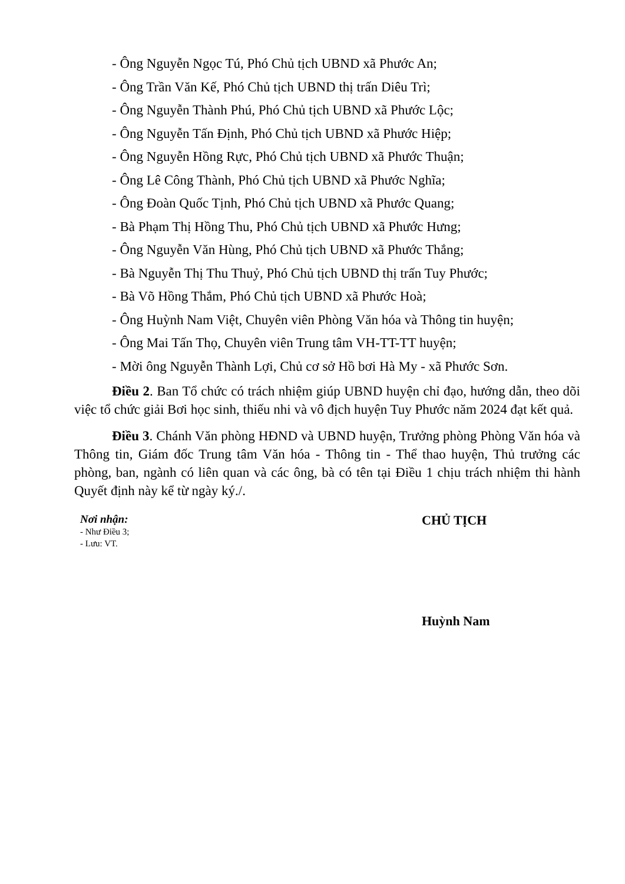- Ông Nguyễn Ngọc Tú, Phó Chủ tịch UBND xã Phước An;
- Ông Trần Văn Kế, Phó Chủ tịch UBND thị trấn Diêu Trì;
- Ông Nguyễn Thành Phú, Phó Chủ tịch UBND xã Phước Lộc;
- Ông Nguyễn Tấn Định, Phó Chủ tịch UBND xã Phước Hiệp;
- Ông Nguyễn Hồng Rực, Phó Chủ tịch UBND xã Phước Thuận;
- Ông Lê Công Thành, Phó Chủ tịch UBND xã Phước Nghĩa;
- Ông Đoàn Quốc Tịnh, Phó Chủ tịch UBND xã Phước Quang;
- Bà Phạm Thị Hồng Thu, Phó Chủ tịch UBND xã Phước Hưng;
- Ông Nguyễn Văn Hùng, Phó Chủ tịch UBND xã Phước Thắng;
- Bà Nguyễn Thị Thu Thuỷ, Phó Chủ tịch UBND thị trấn Tuy Phước;
- Bà Võ Hồng Thắm, Phó Chủ tịch UBND xã Phước Hoà;
- Ông Huỳnh Nam Việt, Chuyên viên Phòng Văn hóa và Thông tin huyện;
- Ông Mai Tấn Thọ, Chuyên viên Trung tâm VH-TT-TT huyện;
- Mời ông Nguyễn Thành Lợi, Chủ cơ sở Hồ bơi Hà My - xã Phước Sơn.
Điều 2. Ban Tổ chức có trách nhiệm giúp UBND huyện chỉ đạo, hướng dẫn, theo dõi việc tổ chức giải Bơi học sinh, thiếu nhi và vô địch huyện Tuy Phước năm 2024 đạt kết quả.
Điều 3. Chánh Văn phòng HĐND và UBND huyện, Trưởng phòng Phòng Văn hóa và Thông tin, Giám đốc Trung tâm Văn hóa - Thông tin - Thể thao huyện, Thủ trưởng các phòng, ban, ngành có liên quan và các ông, bà có tên tại Điều 1 chịu trách nhiệm thi hành Quyết định này kể từ ngày ký./.
Nơi nhận:
- Như Điều 3;
- Lưu: VT.
CHỦ TỊCH
Huỳnh Nam